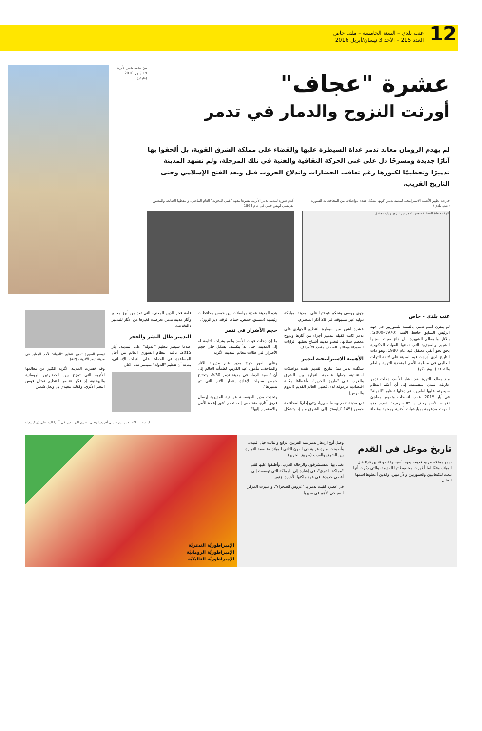12
عنب بلدي – السنة الخامسة – ملف خاص
العدد 215 – الأحد 3 نيسان/أبريل 2016
عشرة "عجاف"
أورثت النزوح والدمار في تدمر
لم يهدم الرومان معابد تدمر غداة السيطرة عليها والقضاء على مملكة الشرق القوية، بل ألحقوا بها آثارًا جديدة ومسرحًا دل على غنى الحركة الثقافية والفنية في تلك المرحلة، ولم تشهد المدينة تدميرًا وتحطيمًا لكنوزها رغم تعاقب الحضارات واندلاع الحروب قبل وبعد الفتح الإسلامي وحتى التاريخ القريب.
خارطة تظهر الأهمية الاستراتيجية لمدينة تدمر، كونها تشكل عقدة مواصلات بين المحافظات السورية (عنب بلدي)
الرقة حماة السخنة حمص تدمر دير الزور ريف دمشق
أقدم صورة لمدينة تدمر الأثرية، نشرها معهد "غيتي للبحوث" العام الماضي، والتقطها الضابط والمصور الفرنسي لويس فيني في عام 1864
من مدينة تدمر الأثرية
19 أيلول 2010
(فليكر)
عنب بلدي – خاص
لم يقترن اسم تدمر، بالنسبة للسوريين في عهد الرئيس السابق حافظ الأسد (1970–2000)، بالآثار والمعالم الشهيرة، بل ذاع صيت سجنها الشهير والمجزرة التي نفذتها القوات الحكومية بحق نحو ألفي معتقل فيه عام 1980، وهو ذات التاريخ الذي أدرجت فيه المدينة على لائحة التراث العالمي في منظمة الأمم المتحدة للتربية والعلم والثقافة (اليونيسكو).
منذ مطلع الثورة ضد بشار الأسد، دخلت تدمر خارطة المدن المنتفضة، إلى أن أحكم النظام سيطرته عليها لعامين، ثم دخلها تنظيم "الدولة" في أيار 2015، عقب انسحاب وتقهقر مفاجئ لقوات الأسد وصف بـ "المسرحية"، لتعود هذه القوات مدعومة بميليشيات أجنبية ومحلية وغطاء جوي روسي وتحكم قبضتها على المدينة بمباركة دولية غير مسبوقة، في 28 آذار المنصرم.
عشرة أشهر من سيطرة التنظيم الجهادي على تدمر كانت كفيلة بتدمير أجزاء من آثارها ونزوح معظم سكانها، لتغدو مدينة أشباح تعتليها الرايات السوداء ويطالها القصف متعدد الأطراف.
الأهمية الاستراتيجية لتدمر
شكّلت تدمر منذ التاريخ القديم عقدة مواصلات استثنائية، جعلها عاصمة التجارة بين الشرق والغرب على "طريق الحرير"، وأعطاها مكانة اقتصادية مرموقة لدى قطبي العالم القديم (الروم والفرس).
تقع مدينة تدمر وسط سوريا، وتتبع إداريًا لمحافظة حمص (145 كيلومترًا إلى الشرق منها)، وتشكل هذه المدينة عقدة مواصلات بين خمس محافظات رئيسية (دمشق، حمص، حماة، الرقة، دير الزور).
حجم الأضرار في تدمر
ما إن دخلت قوات الأسد والميليشيات التابعة له إلى المدينة، حتى بدأ ينكشف بشكل جلي حجم الأضرار التي طالت معالم المدينة الأثرية.
وعلى الفور خرج مدير عام مديرية الآثار والمتاحف، مأمون عبد الكريم، لطمأنة العالم إلى أن "نسبة الدمار في مدينة تدمر 30%، وتحتاج خمس سنوات لإعادة إعمار الآثار التي تم تدميرها".
وتحدث مدير المؤسسة عن نية المديرية إرسال فريق آثاري متخصص إلى تدمر "فور إعادة الأمن والاستقرار إليها".
قلعة فخر الدين المعني، التي تعد من أبرز معالم وآثار مدينة تدمر، تعرضت كغيرها من الآثار للتدمير والتخريب.
التدمير طال البشر والحجر
عندما سيطر تنظيم "الدولة" على المدينة، أيار 2015، ناشد النظام السوري العالم من أجل المساعدة في الحفاظ على التراث الإنساني، بحجة أن تنظيم "الدولة" سيدمر هذه الآثار.
توضح الصورة تدمير تنظيم "الدولة" لأحد المعابد في مدينة تدمر الأثرية - (AP)
وقد خسرت المدينة الأثرية الكثير من معالمها الأثرية التي تمزج بين الحضارتين الرومانية واليونانية، إذ فجّر عناصر التنظيم تمثال قوس النصر الأثري، وكذلك معبدي بل وبعل شمين.
امتدت مملكة تدمر من شمال أفريقيا وحتى مضيق البوسفور في آسيا الوسطى (ويكيبيديا)
تاريخ موغل في القدم
تدمر مملكة عربية قديمة يعود تأسيسها لنحو ثلاثين قرنًا قبل الميلاد، وفقًا لما أظهرت مخطوطاتها القديمة، والتي ذكرت أنها تبعت للكنعانيين والعموريين والآراميين، والذين أعطوها اسمها الحالي.
وصل أوج ازدهار تدمر منذ القرنين الرابع والثالث قبل الميلاد، وأصبحت إمارة عربية في القرن الثاني للميلاد وعاصمة التجارة بين الشرق والغرب (طريق الحرير).
تغنى بها المستشرقون والرحالة العرب، وأطلقوا عليها لقب "مملكة الشرق"، في إشارة إلى المملكة التي توسعت إلى أقصى حدودها في عهد ملكتها الأخيرة، زنوبيا.
في عصرنا لقبت تدمر بـ "عروس الصحراء"، واعتبرت المركز السياحي الأهم في سوريا.
الإمبراطوريَّة التدمُريَّة
الإمبراطوريَّة الرومانيَّة
الإمبراطوريَّة الغاليكيَّة